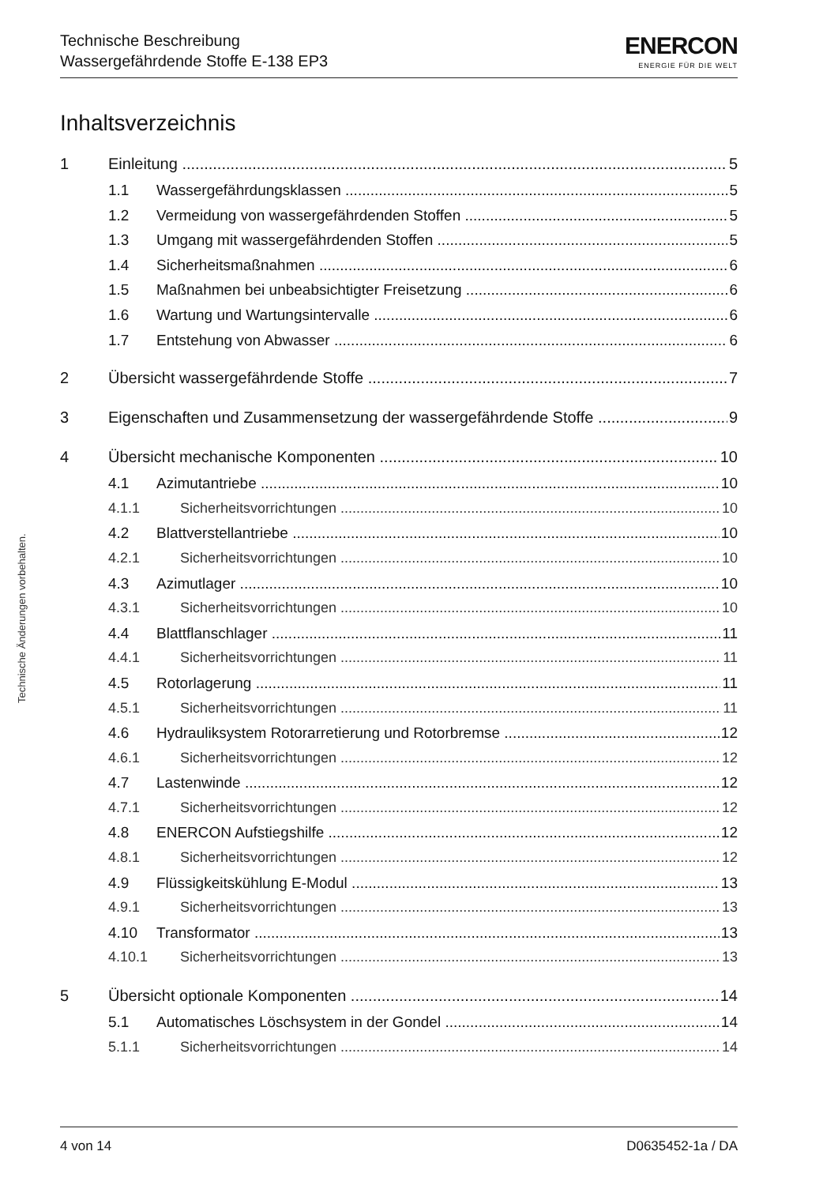Technische Beschreibung
Wassergefährdende Stoffe E-138 EP3
ENERCON
ENERGIE FÜR DIE WELT
Inhaltsverzeichnis
1 Einleitung 5
1.1 Wassergefährdungsklassen 5
1.2 Vermeidung von wassergefährdenden Stoffen 5
1.3 Umgang mit wassergefährdenden Stoffen 5
1.4 Sicherheitsmaßnahmen 6
1.5 Maßnahmen bei unbeabsichtigter Freisetzung 6
1.6 Wartung und Wartungsintervalle 6
1.7 Entstehung von Abwasser 6
2 Übersicht wassergefährdende Stoffe 7
3 Eigenschaften und Zusammensetzung der wassergefährdende Stoffe 9
4 Übersicht mechanische Komponenten 10
4.1 Azimutantriebe 10
4.1.1 Sicherheitsvorrichtungen 10
4.2 Blattverstellantriebe 10
4.2.1 Sicherheitsvorrichtungen 10
4.3 Azimutlager 10
4.3.1 Sicherheitsvorrichtungen 10
4.4 Blattflanschlager 11
4.4.1 Sicherheitsvorrichtungen 11
4.5 Rotorlagerung 11
4.5.1 Sicherheitsvorrichtungen 11
4.6 Hydrauliksystem Rotorarretierung und Rotorbremse 12
4.6.1 Sicherheitsvorrichtungen 12
4.7 Lastenwinde 12
4.7.1 Sicherheitsvorrichtungen 12
4.8 ENERCON Aufstiegshilfe 12
4.8.1 Sicherheitsvorrichtungen 12
4.9 Flüssigkeitskühlung E-Modul 13
4.9.1 Sicherheitsvorrichtungen 13
4.10 Transformator 13
4.10.1 Sicherheitsvorrichtungen 13
5 Übersicht optionale Komponenten 14
5.1 Automatisches Löschsystem in der Gondel 14
5.1.1 Sicherheitsvorrichtungen 14
Technische Änderungen vorbehalten.
4 von 14 D0635452-1a / DA